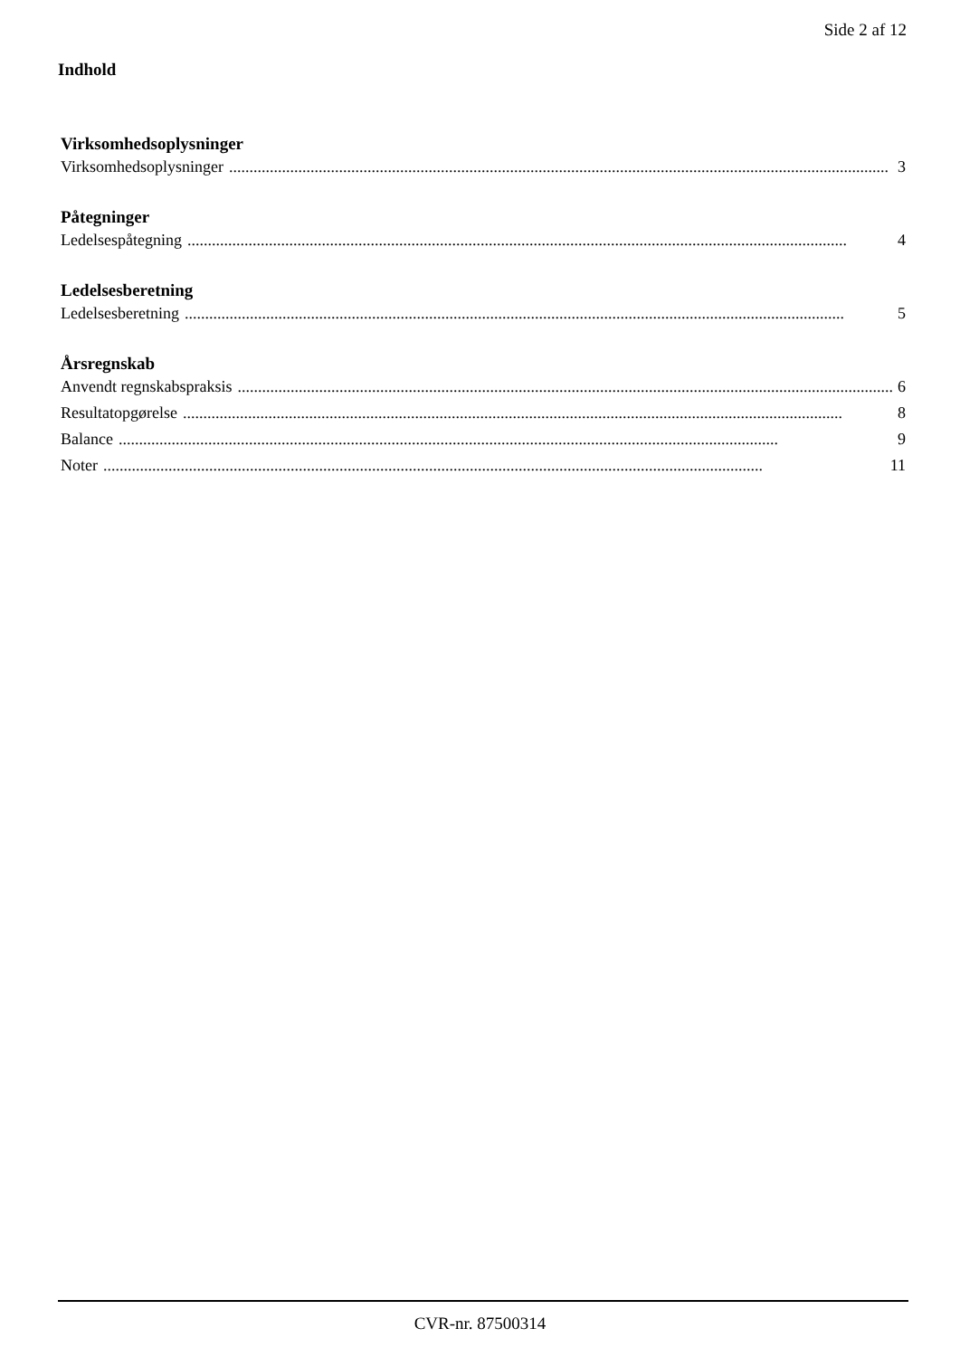Side 2 af 12
Indhold
Virksomhedsoplysninger
Virksomhedsoplysninger.................................................................................................................................................................. 3
Påtegninger
Ledelsespåtegning.................................................................................................................................................................. 4
Ledelsesberetning
Ledelsesberetning.................................................................................................................................................................. 5
Årsregnskab
Anvendt regnskabspraksis.................................................................................................................................................................. 6
Resultatopgørelse.................................................................................................................................................................. 8
Balance.................................................................................................................................................................. 9
Noter.................................................................................................................................................................. 11
CVR-nr. 87500314